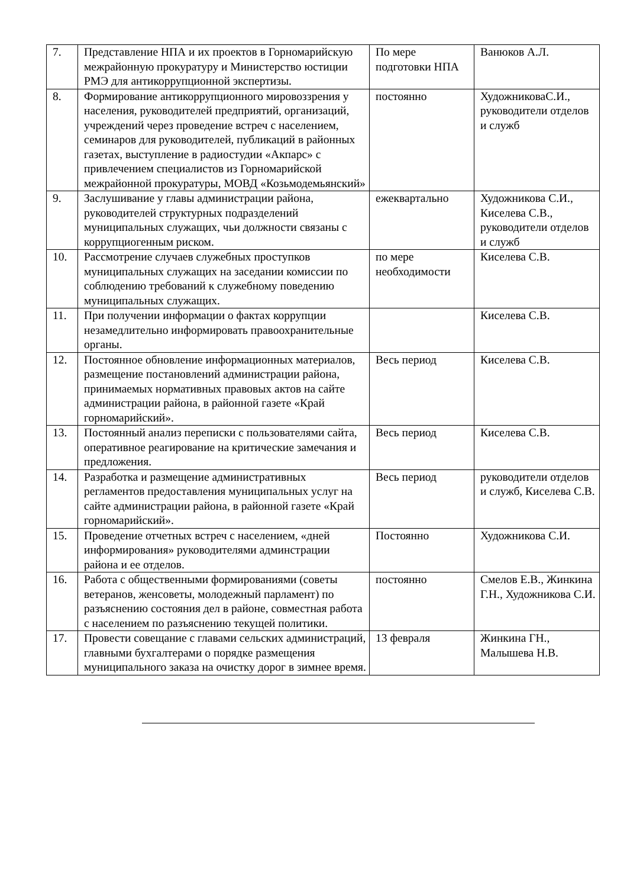| 7. | Представление НПА и их проектов в Горномарийскую межрайонную прокуратуру и Министерство юстиции РМЭ для антикоррупционной экспертизы. | По мере подготовки НПА | Ванюков А.Л. |
| 8. | Формирование антикоррупционного мировоззрения у населения, руководителей предприятий, организаций, учреждений через проведение встреч с населением, семинаров для руководителей, публикаций в районных газетах, выступление в радиостудии «Акпарс» с привлечением специалистов из Горномарийской межрайонной прокуратуры, МОВД «Козьмодемьянский» | постоянно | ХудожниковаС.И., руководители отделов и служб |
| 9. | Заслушивание у главы администрации района, руководителей структурных подразделений муниципальных служащих, чьи должности связаны с коррупциогенным риском. | ежеквартально | Художникова С.И., Киселева С.В., руководители отделов и служб |
| 10. | Рассмотрение случаев служебных проступков муниципальных служащих на заседании комиссии по соблюдению требований к служебному поведению муниципальных служащих. | по мере необходимости | Киселева С.В. |
| 11. | При получении информации о фактах коррупции незамедлительно информировать правоохранительные органы. | | Киселева С.В. |
| 12. | Постоянное обновление информационных материалов, размещение постановлений администрации района, принимаемых нормативных правовых актов на сайте администрации района, в районной газете «Край горномарийский». | Весь период | Киселева С.В. |
| 13. | Постоянный анализ переписки с пользователями сайта, оперативное реагирование на критические замечания и предложения. | Весь период | Киселева С.В. |
| 14. | Разработка и размещение административных регламентов предоставления муниципальных услуг на сайте администрации района, в районной газете «Край горномарийский». | Весь период | руководители отделов и служб, Киселева С.В. |
| 15. | Проведение отчетных встреч с населением, «дней информирования» руководителями админстрации района и ее отделов. | Постоянно | Художникова С.И. |
| 16. | Работа с общественными формированиями (советы ветеранов, женсоветы, молодежный парламент) по разъяснению состояния дел в районе, совместная работа с населением по разъяснению текущей политики. | постоянно | Смелов Е.В., Жинкина Г.Н., Художникова С.И. |
| 17. | Провести совещание с главами сельских администраций, главными бухгалтерами о порядке размещения муниципального заказа на очистку дорог в зимнее время. | 13 февраля | Жинкина ГН., Малышева Н.В. |